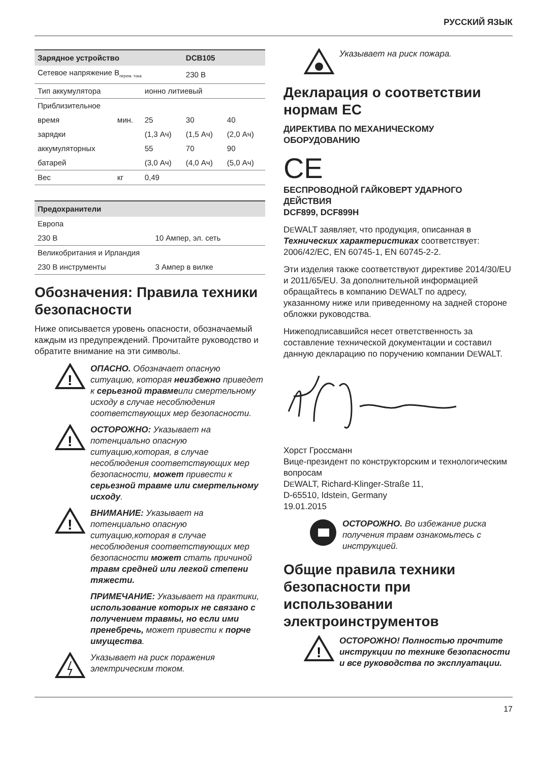РУССКИЙ ЯЗЫК
| Зарядное устройство | | | DCB105 | |
| --- | --- | --- | --- | --- |
| Сетевое напряжение В<sub>перем. тока</sub> | | | 230 В | |
| Тип аккумулятора | | ионно литиевый | | |
| Приблизительное | | | | |
| время | мин. | 25 | 30 | 40 |
| зарядки | | (1,3 Ач) | (1,5 Ач) | (2,0 Ач) |
| аккумуляторных | | 55 | 70 | 90 |
| батарей | | (3,0 Ач) | (4,0 Ач) | (5,0 Ач) |
| Вес | кг | 0,49 | | |
| Предохранители | |
| --- | --- |
| Европа | |
| 230 В | 10 Ампер, эл. сеть |
| Великобритания и Ирландия | |
| 230 В инструменты | 3 Ампер в вилке |
Обозначения: Правила техники безопасности
Ниже описывается уровень опасности, обозначаемый каждым из предупреждений. Прочитайте руководство и обратите внимание на эти символы.
!
ОПАСНО. Обозначает опасную ситуацию, которая неизбежно приведет к серьезной травмеили смертельному исходу в случае несоблюдения соответствующих мер безопасности.
!
ОСТОРОЖНО: Указывает на потенциально опасную ситуацию,которая, в случае несоблюдения соответствующих мер безопасности, может привести к серьезной травме или смертельному исходу.
!
ВНИМАНИЕ: Указывает на потенциально опасную ситуацию,которая в случае несоблюдения соответствующих мер безопасности может стать причиной травм средней или легкой степени тяжести.
ПРИМЕЧАНИЕ: Указывает на практики, использование которых не связано с получением травмы, но если ими пренебречь, может привести к порче имущества.
Указывает на риск поражения электрическим током.
Указывает на риск пожара.
Декларация о соответствии нормам ЕС
ДИРЕКТИВА ПО МЕХАНИЧЕСКОМУ ОБОРУДОВАНИЮ
CE
БЕСПРОВОДНОЙ ГАЙКОВЕРТ УДАРНОГО ДЕЙСТВИЯ
DCF899, DCF899H
DEWALT заявляет, что продукция, описанная в Технических характеристиках соответствует: 2006/42/EC, EN 60745-1, EN 60745-2-2.
Эти изделия также соответствуют директиве 2014/30/EU и 2011/65/EU. За дополнительной информацией обращайтесь в компанию DEWALT по адресу, указанному ниже или приведенному на задней стороне обложки руководства.
Нижеподписавшийся несет ответственность за составление технической документации и составил данную декларацию по поручению компании DEWALT.
Хорст Гроссманн
Вице-президент по конструкторским и технологическим вопросам
DEWALT, Richard-Klinger-Straße 11,
D-65510, Idstein, Germany
19.01.2015
ОСТОРОЖНО. Во избежание риска получения травм ознакомьтесь с инструкцией.
Общие правила техники безопасности при использовании электроинструментов
!
ОСТОРОЖНО! Полностью прочтите инструкции по технике безопасности и все руководства по эксплуатации.
17